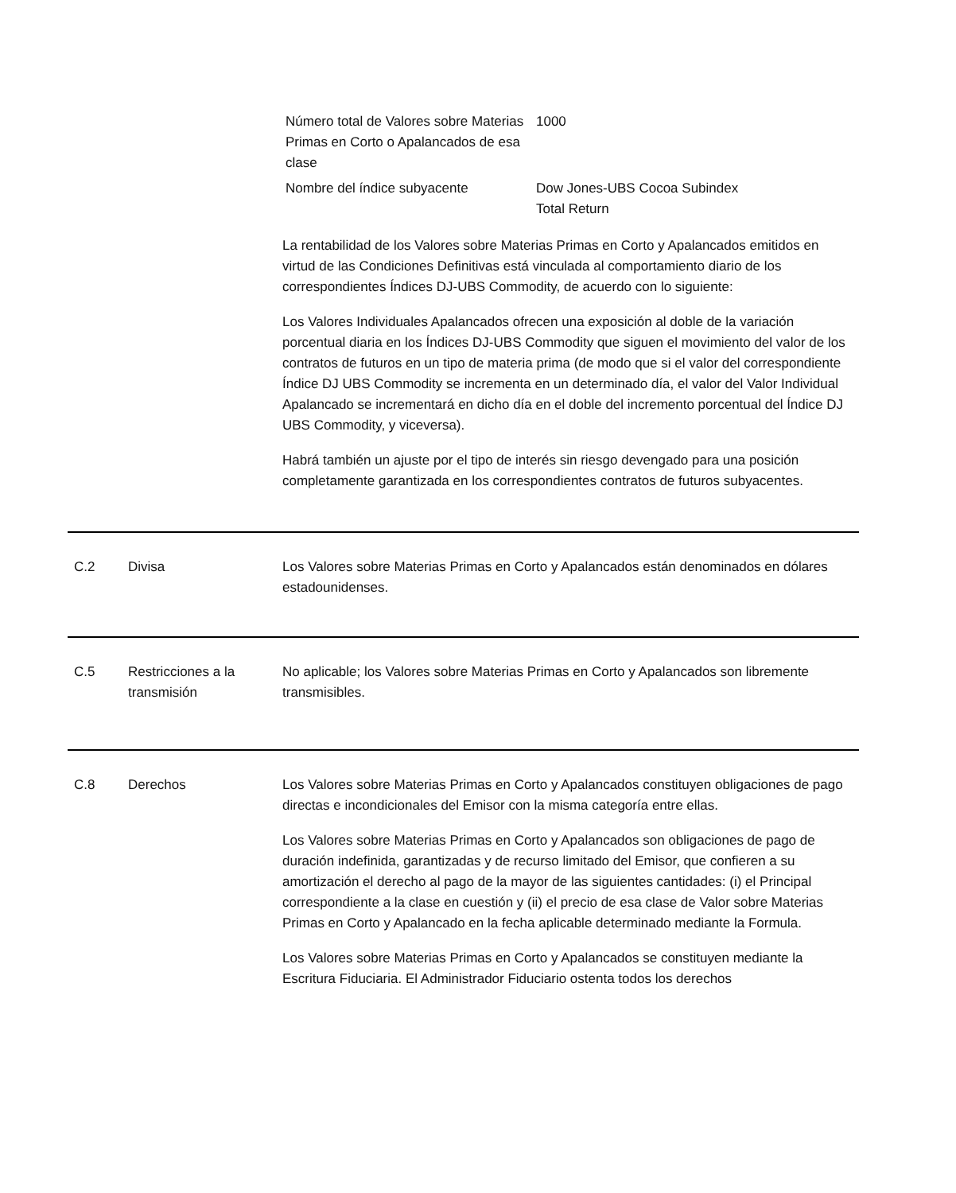| Número total de Valores sobre Materias Primas en Corto o Apalancados de esa clase | 1000 |
| Nombre del índice subyacente | Dow Jones-UBS Cocoa Subindex Total Return |
La rentabilidad de los Valores sobre Materias Primas en Corto y Apalancados emitidos en virtud de las Condiciones Definitivas está vinculada al comportamiento diario de los correspondientes Índices DJ-UBS Commodity, de acuerdo con lo siguiente:
Los Valores Individuales Apalancados ofrecen una exposición al doble de la variación porcentual diaria en los Índices DJ-UBS Commodity que siguen el movimiento del valor de los contratos de futuros en un tipo de materia prima (de modo que si el valor del correspondiente Índice DJ UBS Commodity se incrementa en un determinado día, el valor del Valor Individual Apalancado se incrementará en dicho día en el doble del incremento porcentual del Índice DJ UBS Commodity, y viceversa).
Habrá también un ajuste por el tipo de interés sin riesgo devengado para una posición completamente garantizada en los correspondientes contratos de futuros subyacentes.
C.2 Divisa Los Valores sobre Materias Primas en Corto y Apalancados están denominados en dólares estadounidenses.
C.5 Restricciones a la transmisión
No aplicable; los Valores sobre Materias Primas en Corto y Apalancados son libremente transmisibles.
C.8 Derechos Los Valores sobre Materias Primas en Corto y Apalancados constituyen obligaciones de pago directas e incondicionales del Emisor con la misma categoría entre ellas.
Los Valores sobre Materias Primas en Corto y Apalancados son obligaciones de pago de duración indefinida, garantizadas y de recurso limitado del Emisor, que confieren a su amortización el derecho al pago de la mayor de las siguientes cantidades: (i) el Principal correspondiente a la clase en cuestión y (ii) el precio de esa clase de Valor sobre Materias Primas en Corto y Apalancado en la fecha aplicable determinado mediante la Formula.
Los Valores sobre Materias Primas en Corto y Apalancados se constituyen mediante la Escritura Fiduciaria. El Administrador Fiduciario ostenta todos los derechos